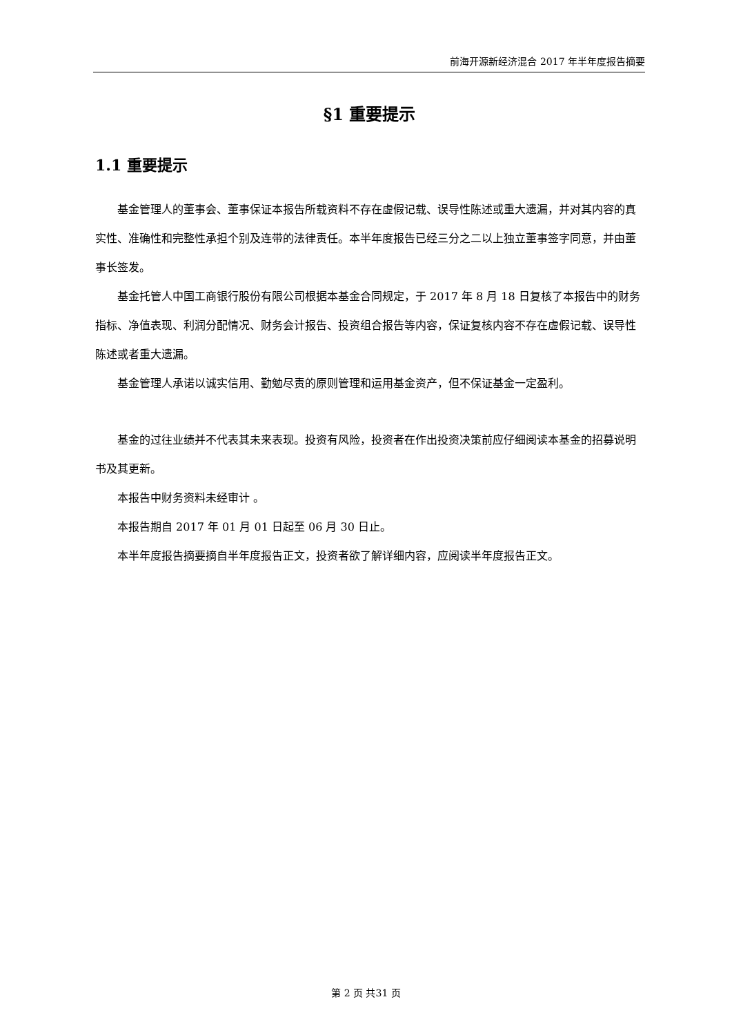前海开源新经济混合 2017 年半年度报告摘要
§1 重要提示
1.1 重要提示
基金管理人的董事会、董事保证本报告所载资料不存在虚假记载、误导性陈述或重大遗漏，并对其内容的真实性、准确性和完整性承担个别及连带的法律责任。本半年度报告已经三分之二以上独立董事签字同意，并由董事长签发。
基金托管人中国工商银行股份有限公司根据本基金合同规定，于 2017 年 8 月 18 日复核了本报告中的财务指标、净值表现、利润分配情况、财务会计报告、投资组合报告等内容，保证复核内容不存在虚假记载、误导性陈述或者重大遗漏。
基金管理人承诺以诚实信用、勤勉尽责的原则管理和运用基金资产，但不保证基金一定盈利。
基金的过往业绩并不代表其未来表现。投资有风险，投资者在作出投资决策前应仔细阅读本基金的招募说明书及其更新。
本报告中财务资料未经审计 。
本报告期自 2017 年 01 月 01 日起至 06 月 30 日止。
本半年度报告摘要摘自半年度报告正文，投资者欲了解详细内容，应阅读半年度报告正文。
第 2 页 共31 页